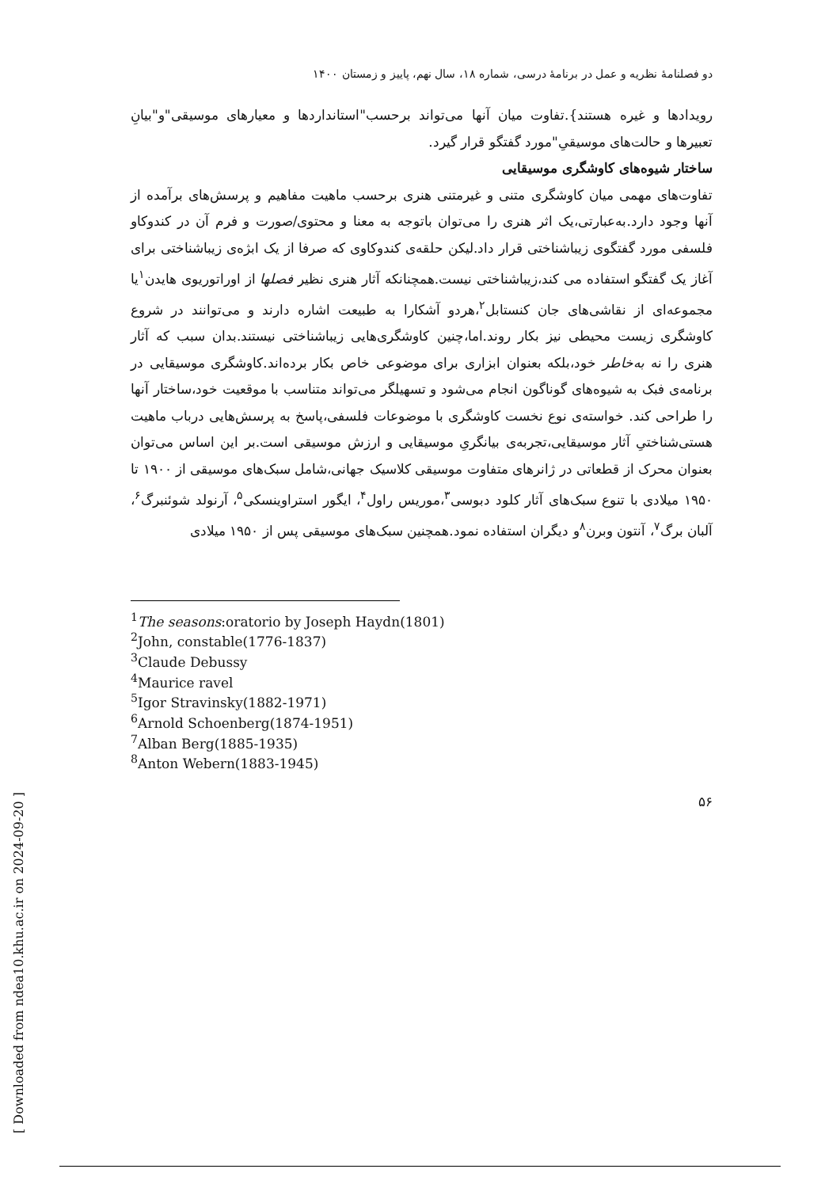[ Downloaded from ndea10.khu.ac.ir on 2024-09-20 ]
دو فصلنامۀ نظریه و عمل در برنامۀ درسی، شماره ۱۸، سال نهم، پاییز و زمستان ۱۴۰۰
رویدادها و غیره هستند}.تفاوت میان آنها می‌تواند برحسب"استانداردها و معیارهای موسیقی"و"بیانِ تعبیرها و حالت‌های موسیقیِ"مورد گفتگو قرار گیرد.
ساختار شیوه‌های کاوشگری موسیقایی
تفاوت‌های مهمی میان کاوشگری متنی و غیرمتنی هنری برحسب ماهیت مفاهیم و پرسش‌های برآمده از آنها وجود دارد.به‌عبارتی،یک اثر هنری را می‌توان باتوجه به معنا و محتوی/صورت و فرم آن در کندوکاو فلسفی مورد گفتگوی زیباشناختی قرار داد.لیکن حلقه‌ی کندوکاوی که صرفا از یک ابژه‌ی زیباشناختی برای آغاز یک گفتگو استفاده می کند،زیباشناختی نیست.همچنانکه آثار هنری نظیر فصلها از اوراتوریوی هایدن<sup>۱</sup>یا مجموعه‌ای از نقاشی‌های جان کنستابل<sup>۲</sup>،هردو آشکارا به طبیعت اشاره دارند و می‌توانند در شروع کاوشگری زیست محیطی نیز بکار روند.اما،چنین کاوشگری‌هایی زیباشناختی نیستند.بدان سبب که آثار هنری را نه به‌خاطر خود،بلکه بعنوان ابزاری برای موضوعی خاص بکار برده‌اند.کاوشگری موسیقایی در برنامه‌ی فبک به شیوه‌های گوناگون انجام می‌شود و تسهیلگر می‌تواند متناسب با موقعیت خود،ساختار آنها را طراحی کند. خواسته‌ی نوع نخست کاوشگری با موضوعات فلسفی،پاسخ به پرسش‌هایی درباب ماهیت هستی‌شناختیِ آثار موسیقایی،تجربه‌ی بیانگریِ موسیقایی و ارزش موسیقی است.بر این اساس می‌توان بعنوان محرک از قطعاتی در ژانرهای متفاوت موسیقی کلاسیک جهانی،شامل سبک‌های موسیقی از ۱۹۰۰ تا ۱۹۵۰ میلادی با تنوع سبک‌های آثار کلود دبوسی<sup>۳</sup>،موریس راول<sup>۴</sup>، ایگور استراوینسکی<sup>۵</sup>، آرنولد شوئنبرگ<sup>۶</sup>، آلبان برگ<sup>۷</sup>، آنتون وبرن<sup>۸</sup>و دیگران استفاده نمود.همچنین سبک‌های موسیقی پس از ۱۹۵۰ میلادی
<sup>1</sup> The seasons:oratorio by Joseph Haydn(1801)
<sup>2</sup> John, constable(1776-1837)
<sup>3</sup> Claude Debussy
<sup>4</sup> Maurice ravel
<sup>5</sup> Igor Stravinsky(1882-1971)
<sup>6</sup> Arnold Schoenberg(1874-1951)
<sup>7</sup> Alban Berg(1885-1935)
<sup>8</sup> Anton Webern(1883-1945)
۵۶